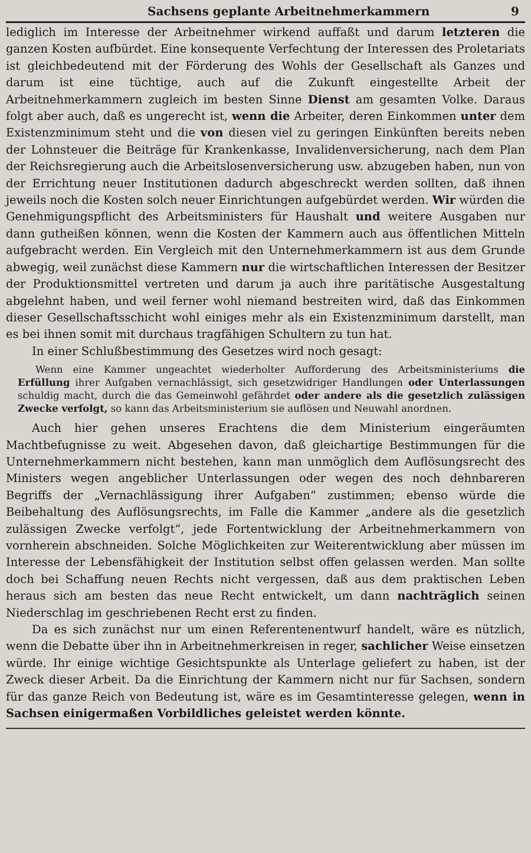Sachsens geplante Arbeitnehmerkammern 9
lediglich im Interesse der Arbeitnehmer wirkend auffaßt und darum letzteren die ganzen Kosten aufbürdet. Eine konsequente Verfechtung der Interessen des Proletariats ist gleichbedeutend mit der Förderung des Wohls der Gesellschaft als Ganzes und darum ist eine tüchtige, auch auf die Zukunft eingestellte Arbeit der Arbeitnehmerkammern zugleich im besten Sinne Dienst am gesamten Volke. Daraus folgt aber auch, daß es ungerecht ist, wenn die Arbeiter, deren Einkommen unter dem Existenzminimum steht und die von diesen viel zu geringen Einkünften bereits neben der Lohnsteuer die Beiträge für Krankenkasse, Invalidenversicherung, nach dem Plan der Reichsregierung auch die Arbeitslosenversicherung usw. abzugeben haben, nun von der Errichtung neuer Institutionen dadurch abgeschreckt werden sollten, daß ihnen jeweils noch die Kosten solch neuer Einrichtungen aufgebürdet werden. Wir würden die Genehmigungspflicht des Arbeitsministers für Haushalt und weitere Ausgaben nur dann gutheißen können, wenn die Kosten der Kammern auch aus öffentlichen Mitteln aufgebracht werden. Ein Vergleich mit den Unternehmerkammern ist aus dem Grunde abwegig, weil zunächst diese Kammern nur die wirtschaftlichen Interessen der Besitzer der Produktionsmittel vertreten und darum ja auch ihre paritätische Ausgestaltung abgelehnt haben, und weil ferner wohl niemand bestreiten wird, daß das Einkommen dieser Gesellschaftsschicht wohl einiges mehr als ein Existenzminimum darstellt, man es bei ihnen somit mit durchaus tragfähigen Schultern zu tun hat.
In einer Schlußbestimmung des Gesetzes wird noch gesagt:
Wenn eine Kammer ungeachtet wiederholter Aufforderung des Arbeitsministeriums die Erfüllung ihrer Aufgaben vernachlässigt, sich gesetzwidriger Handlungen oder Unterlassungen schuldig macht, durch die das Gemeinwohl gefährdet oder andere als die gesetzlich zulässigen Zwecke verfolgt, so kann das Arbeitsministerium sie auflösen und Neuwahl anordnen.
Auch hier gehen unseres Erachtens die dem Ministerium eingeräumten Machtbefugnisse zu weit. Abgesehen davon, daß gleichartige Bestimmungen für die Unternehmerkammern nicht bestehen, kann man unmöglich dem Auflösungsrecht des Ministers wegen angeblicher Unterlassungen oder wegen des noch dehnbareren Begriffs der „Vernachlässigung ihrer Aufgaben“ zustimmen; ebenso würde die Beibehaltung des Auflösungsrechts, im Falle die Kammer „andere als die gesetzlich zulässigen Zwecke verfolgt“, jede Fortentwicklung der Arbeitnehmerkammern von vornherein abschneiden. Solche Möglichkeiten zur Weiterentwicklung aber müssen im Interesse der Lebensfähigkeit der Institution selbst offen gelassen werden. Man sollte doch bei Schaffung neuen Rechts nicht vergessen, daß aus dem praktischen Leben heraus sich am besten das neue Recht entwickelt, um dann nachträglich seinen Niederschlag im geschriebenen Recht erst zu finden.
Da es sich zunächst nur um einen Referentenentwurf handelt, wäre es nützlich, wenn die Debatte über ihn in Arbeitnehmerkreisen in reger, sachlicher Weise einsetzen würde. Ihr einige wichtige Gesichtspunkte als Unterlage geliefert zu haben, ist der Zweck dieser Arbeit. Da die Einrichtung der Kammern nicht nur für Sachsen, sondern für das ganze Reich von Bedeutung ist, wäre es im Gesamtinteresse gelegen, wenn in Sachsen einigermaßen Vorbildliches geleistet werden könnte.